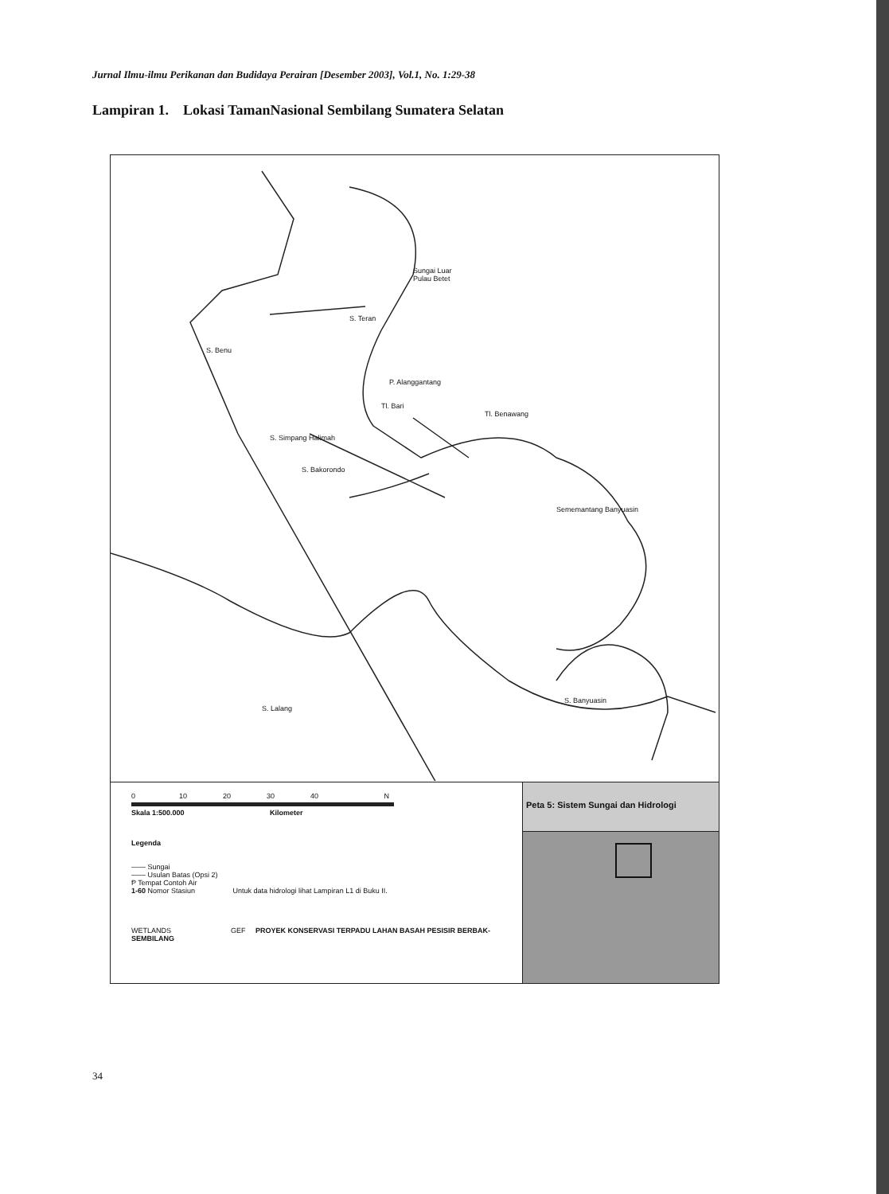Jurnal Ilmu-ilmu Perikanan dan Budidaya Perairan [Desember 2003], Vol.1, No. 1:29-38
Lampiran 1. Lokasi TamanNasional Sembilang Sumatera Selatan
Sungai Luar
S. Teran
P. Alanggantang
Tl. Bari
Tl. Benawang
S. Benu
S. Simpang Halimah
S. Bakorondo
Sememantang Banyuasin
S. Lalang
S. Banyuasin
Pulau Betet
0 10 20 30 40 N
Skala 1:500.000 Kilometer
Legenda
—— Sungai
—— Usulan Batas (Opsi 2)
Ᵽ Tempat Contoh Air
1-60 Nomor Stasiun Untuk data hidrologi lihat Lampiran L1 di Buku II.
WETLANDS GEF PROYEK KONSERVASI TERPADU LAHAN BASAH PESISIR BERBAK-SEMBILANG
Peta 5: Sistem Sungai dan Hidrologi
34